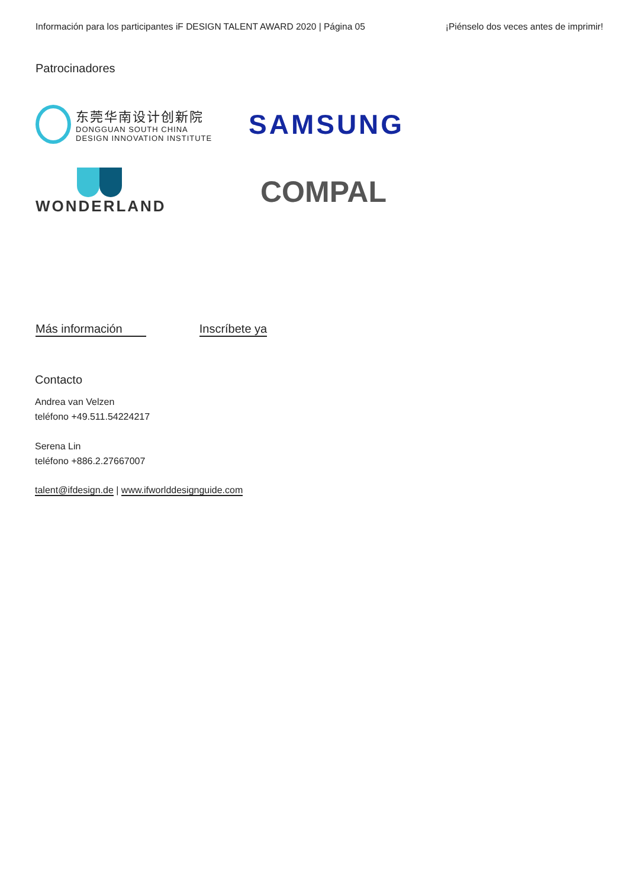Información para los participantes iF DESIGN TALENT AWARD 2020 | Página 05 ¡Piénselo dos veces antes de imprimir!
Patrocinadores
东莞华南设计创新院
DONGGUAN SOUTH CHINA
DESIGN INNOVATION INSTITUTE
SAMSUNG
WONDERLAND
COMPAL
Más información Inscríbete ya
Contacto
Andrea van Velzen
teléfono +49.511.54224217
Serena Lin
teléfono +886.2.27667007
talent@ifdesign.de | www.ifworlddesignguide.com